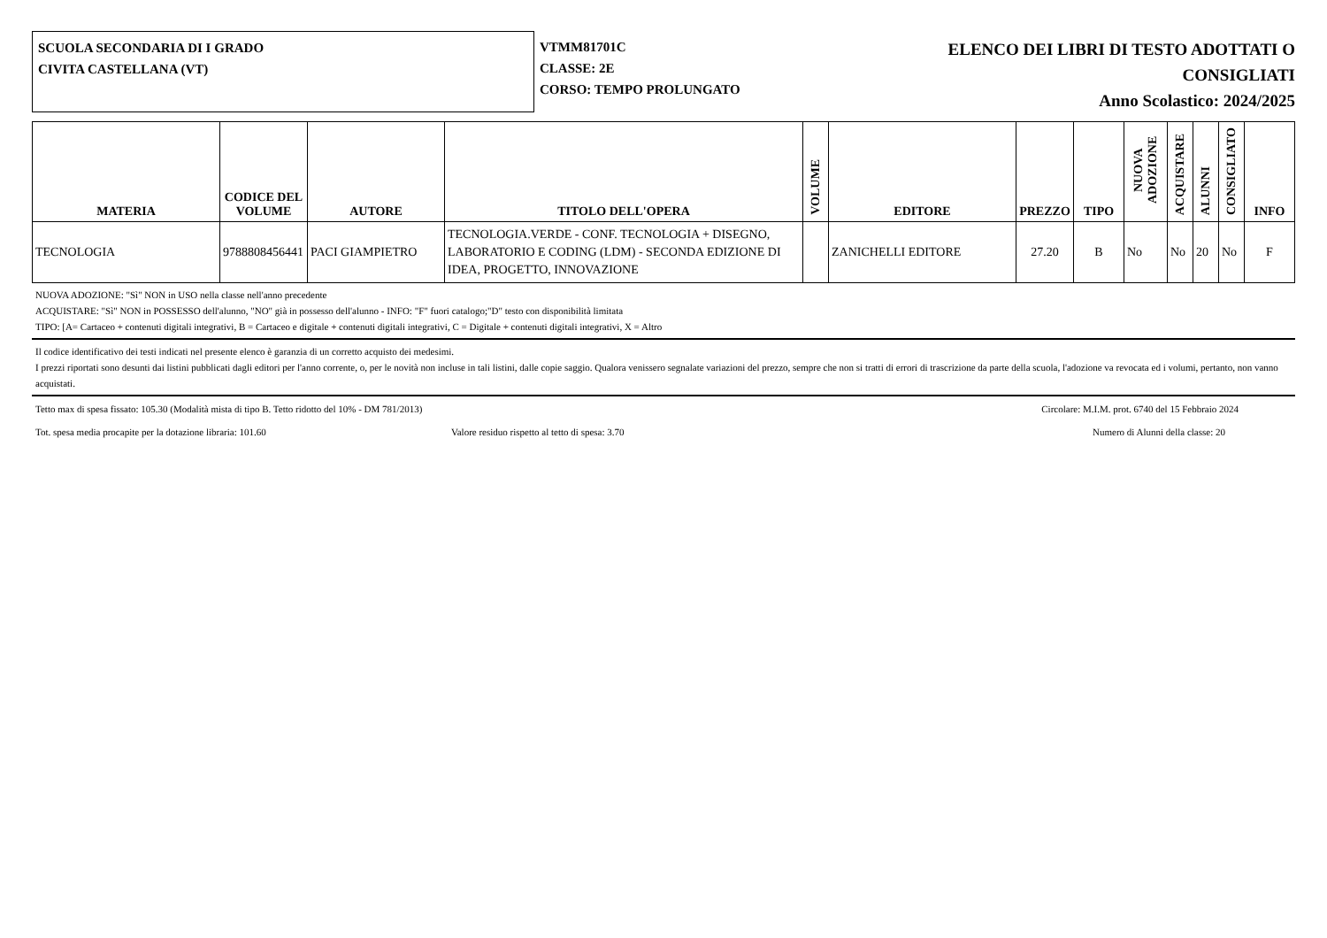SCUOLA SECONDARIA DI I GRADO
CIVITA CASTELLANA (VT)
VTMM81701C
CLASSE: 2E
CORSO: TEMPO PROLUNGATO
ELENCO DEI LIBRI DI TESTO ADOTTATI O
CONSIGLIATI
Anno Scolastico: 2024/2025
| MATERIA | CODICE DEL VOLUME | AUTORE | TITOLO DELL'OPERA | VOLUME | EDITORE | PREZZO | TIPO | NUOVA ADOZIONE | ACQUISTARE | ALUNNI | CONSIGLIATO | INFO |
| --- | --- | --- | --- | --- | --- | --- | --- | --- | --- | --- | --- | --- |
| TECNOLOGIA | 9788808456441 | PACI GIAMPIETRO | TECNOLOGIA.VERDE - CONF. TECNOLOGIA + DISEGNO, LABORATORIO E CODING (LDM) - SECONDA EDIZIONE DI IDEA, PROGETTO, INNOVAZIONE | | ZANICHELLI EDITORE | 27.20 | B | No | No | 20 | No | F |
NUOVA ADOZIONE: "Sì" NON in USO nella classe nell'anno precedente
ACQUISTARE: "Sì" NON in POSSESSO dell'alunno, "NO" già in possesso dell'alunno - INFO: "F" fuori catalogo;"D" testo con disponibilità limitata
TIPO: [A= Cartaceo + contenuti digitali integrativi, B = Cartaceo e digitale + contenuti digitali integrativi, C = Digitale + contenuti digitali integrativi, X = Altro
Il codice identificativo dei testi indicati nel presente elenco è garanzia di un corretto acquisto dei medesimi.
I prezzi riportati sono desunti dai listini pubblicati dagli editori per l'anno corrente, o, per le novità non incluse in tali listini, dalle copie saggio. Qualora venissero segnalate variazioni del prezzo, sempre che non si tratti di errori di trascrizione da parte della scuola, l'adozione va revocata ed i volumi, pertanto, non vanno acquistati.
Tetto max di spesa fissato: 105.30 (Modalità mista di tipo B. Tetto ridotto del 10% - DM 781/2013) Circolare: M.I.M. prot. 6740 del 15 Febbraio 2024
Tot. spesa media procapite per la dotazione libraria: 101.60 Valore residuo rispetto al tetto di spesa: 3.70 Numero di Alunni della classe: 20